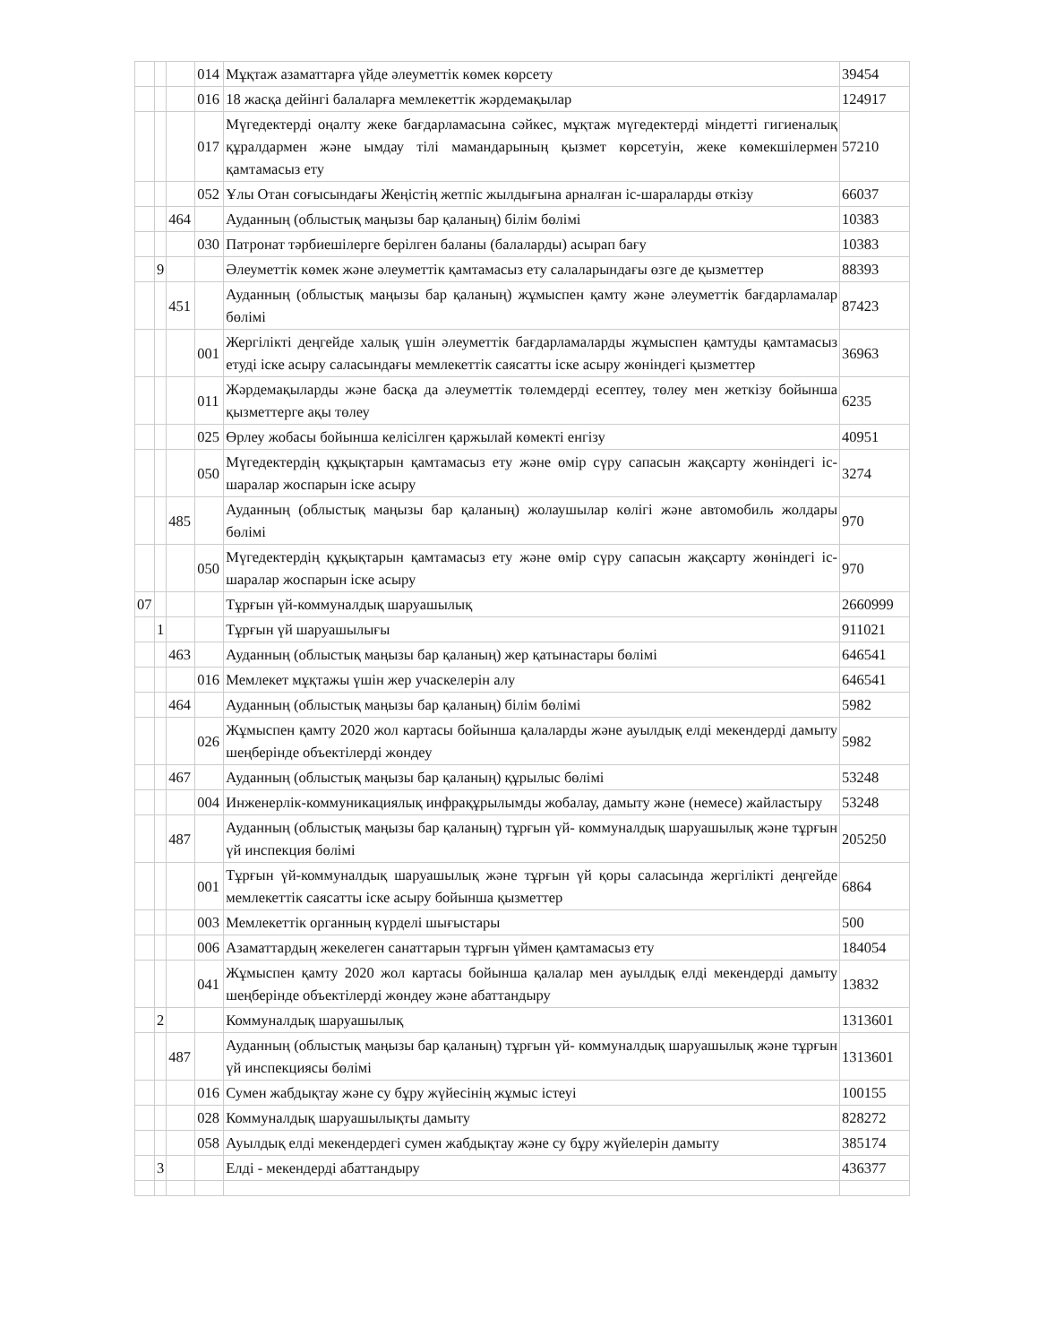| | | | 014 | Мұқтаж азаматтарға үйде әлеуметтік көмек көрсету | 39454 |
| | | | 016 | 18 жасқа дейінгі балаларға мемлекеттік жәрдемақылар | 124917 |
| | | | 017 | Мүгедектерді оңалту жеке бағдарламасына сәйкес, мұқтаж мүгедектерді міндетті гигиеналық құралдармен және ымдау тілі мамандарының қызмет көрсетуін, жеке көмекшілермен қамтамасыз ету | 57210 |
| | | | 052 | Ұлы Отан соғысындағы Жеңістің жетпіс жылдығына арналған іс-шараларды өткізу | 66037 |
| | | 464 | | Ауданның (облыстық маңызы бар қаланың) білім бөлімі | 10383 |
| | | | 030 | Патронат тәрбиешілерге берілген баланы (балаларды) асырап бағу | 10383 |
| | 9 | | | Әлеуметтік көмек және әлеуметтік қамтамасыз ету салаларындағы өзге де қызметтер | 88393 |
| | | 451 | | Ауданның (облыстық маңызы бар қаланың) жұмыспен қамту және әлеуметтік бағдарламалар бөлімі | 87423 |
| | | | 001 | Жергілікті деңгейде халық үшін әлеуметтік бағдарламаларды жұмыспен қамтуды қамтамасыз етуді іске асыру саласындағы мемлекеттік саясатты іске асыру жөніндегі қызметтер | 36963 |
| | | | 011 | Жәрдемақыларды және басқа да әлеуметтік төлемдерді есептеу, төлеу мен жеткізу бойынша қызметтерге ақы төлеу | 6235 |
| | | | 025 | Өрлеу жобасы бойынша келісілген қаржылай көмекті енгізу | 40951 |
| | | | 050 | Мүгедектердің құқықтарын қамтамасыз ету және өмір сүру сапасын жақсарту жөніндегі іс-шаралар жоспарын іске асыру | 3274 |
| | | 485 | | Ауданның (облыстық маңызы бар қаланың) жолаушылар көлігі және автомобиль жолдары бөлімі | 970 |
| | | | 050 | Мүгедектердің құқықтарын қамтамасыз ету және өмір сүру сапасын жақсарту жөніндегі іс-шаралар жоспарын іске асыру | 970 |
| 07 | | | | Тұрғын үй-коммуналдық шаруашылық | 2660999 |
| | 1 | | | Тұрғын үй шаруашылығы | 911021 |
| | | 463 | | Ауданның (облыстық маңызы бар қаланың) жер қатынастары бөлімі | 646541 |
| | | | 016 | Мемлекет мұқтажы үшін жер учаскелерін алу | 646541 |
| | | 464 | | Ауданның (облыстық маңызы бар қаланың) білім бөлімі | 5982 |
| | | | 026 | Жұмыспен қамту 2020 жол картасы бойынша қалаларды және ауылдық елді мекендерді дамыту шеңберінде объектілерді жөндеу | 5982 |
| | | 467 | | Ауданның (облыстық маңызы бар қаланың) құрылыс бөлімі | 53248 |
| | | | 004 | Инженерлік-коммуникациялық инфрақұрылымды жобалау, дамыту және (немесе) жайластыру | 53248 |
| | | 487 | | Ауданның (облыстық маңызы бар қаланың) тұрғын үй- коммуналдық шаруашылық және тұрғын үй инспекция бөлімі | 205250 |
| | | | 001 | Тұрғын үй-коммуналдық шаруашылық және тұрғын үй қоры саласында жергілікті деңгейде мемлекеттік саясатты іске асыру бойынша қызметтер | 6864 |
| | | | 003 | Мемлекеттік органның күрделі шығыстары | 500 |
| | | | 006 | Азаматтардың жекелеген санаттарын тұрғын үймен қамтамасыз ету | 184054 |
| | | | 041 | Жұмыспен қамту 2020 жол картасы бойынша қалалар мен ауылдық елді мекендерді дамыту шеңберінде объектілерді жөндеу және абаттандыру | 13832 |
| | 2 | | | Коммуналдық шаруашылық | 1313601 |
| | | 487 | | Ауданның (облыстық маңызы бар қаланың) тұрғын үй- коммуналдық шаруашылық және тұрғын үй инспекциясы бөлімі | 1313601 |
| | | | 016 | Сумен жабдықтау және су бұру жүйесінің жұмыс істеуі | 100155 |
| | | | 028 | Коммуналдық шаруашылықты дамыту | 828272 |
| | | | 058 | Ауылдық елді мекендердегі сумен жабдықтау және су бұру жүйелерін дамыту | 385174 |
| | 3 | | | Елді - мекендерді абаттандыру | 436377 |